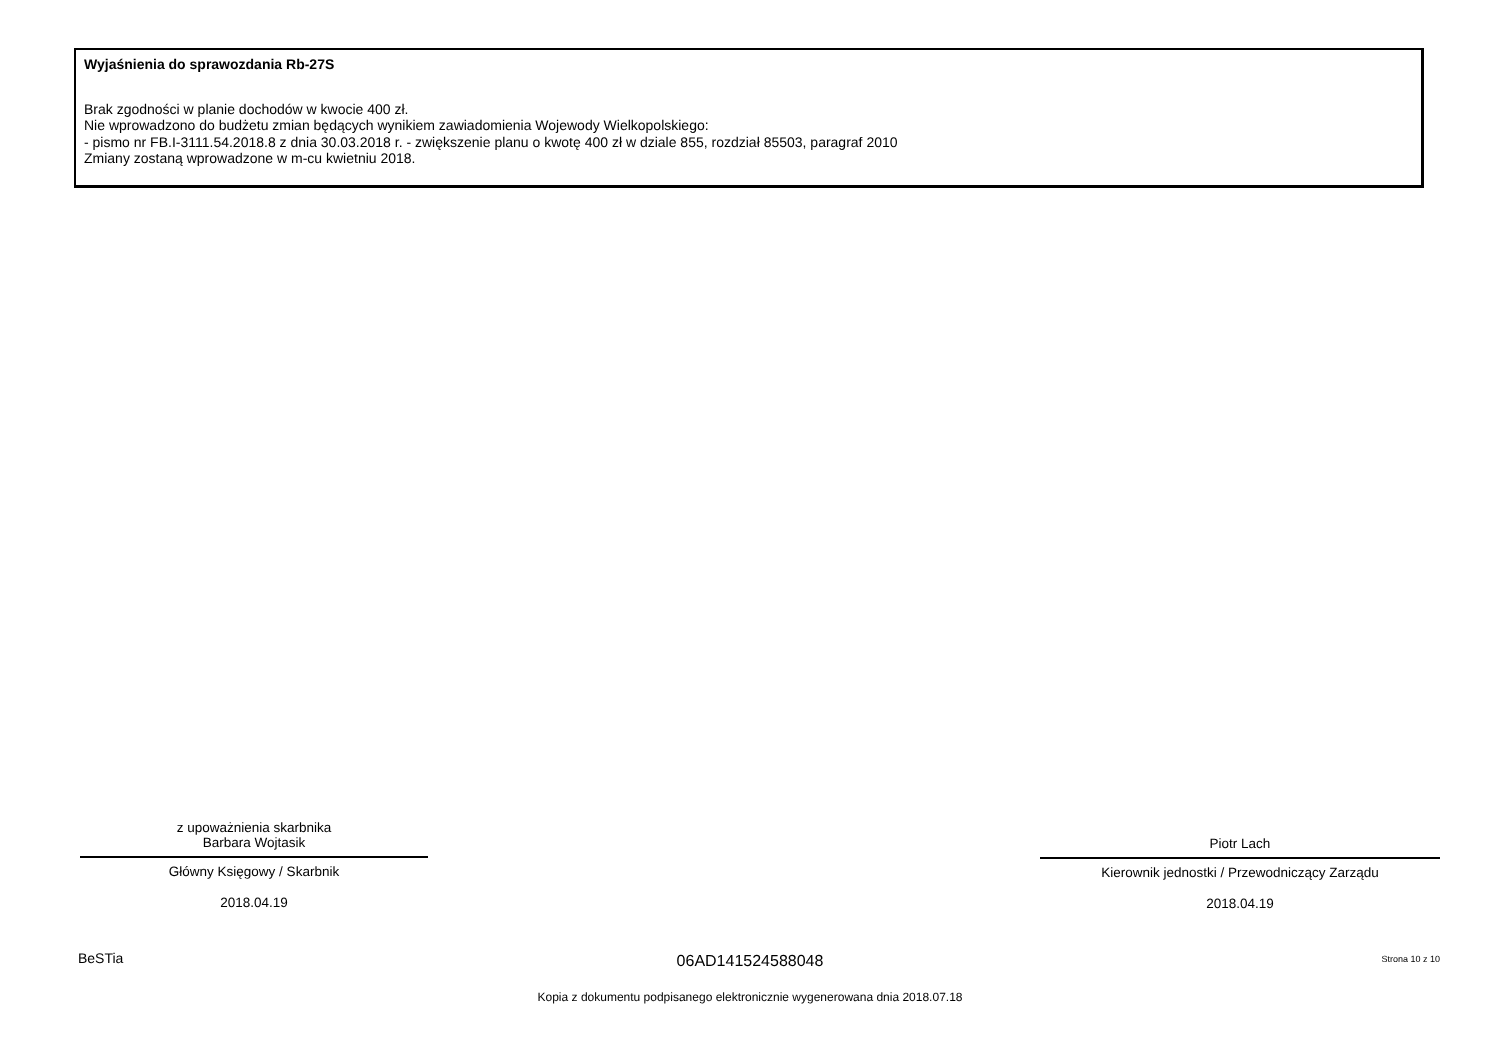Wyjaśnienia do sprawozdania Rb-27S
Brak zgodności w planie dochodów w kwocie 400 zł.
Nie wprowadzono do budżetu zmian będących wynikiem zawiadomienia Wojewody Wielkopolskiego:
- pismo nr FB.I-3111.54.2018.8 z dnia 30.03.2018 r. - zwiększenie planu o kwotę 400 zł w dziale 855, rozdział 85503, paragraf 2010
Zmiany zostaną wprowadzone w m-cu kwietniu 2018.
z upoważnienia skarbnika
Barbara Wojtasik
Główny Księgowy / Skarbnik
2018.04.19
Piotr Lach
Kierownik jednostki / Przewodniczący Zarządu
2018.04.19
BeSTia
06AD141524588048 Strona 10 z 10
Kopia z dokumentu podpisanego elektronicznie wygenerowana dnia 2018.07.18